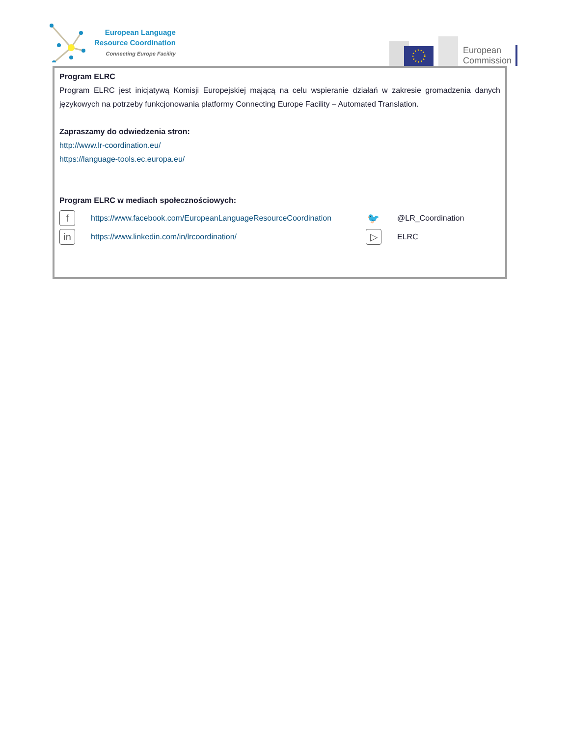European Language
Resource Coordination
Connecting Europe Facility
European
Commission
Program ELRC
Program ELRC jest inicjatywą Komisji Europejskiej mającą na celu wspieranie działań w zakresie gromadzenia danych językowych na potrzeby funkcjonowania platformy Connecting Europe Facility – Automated Translation.
Zapraszamy do odwiedzenia stron:
http://www.lr-coordination.eu/
https://language-tools.ec.europa.eu/
Program ELRC w mediach społecznościowych:
f
https://www.facebook.com/EuropeanLanguageResourceCoordination
🐦
@LR_Coordination
in
https://www.linkedin.com/in/lrcoordination/
▷
ELRC